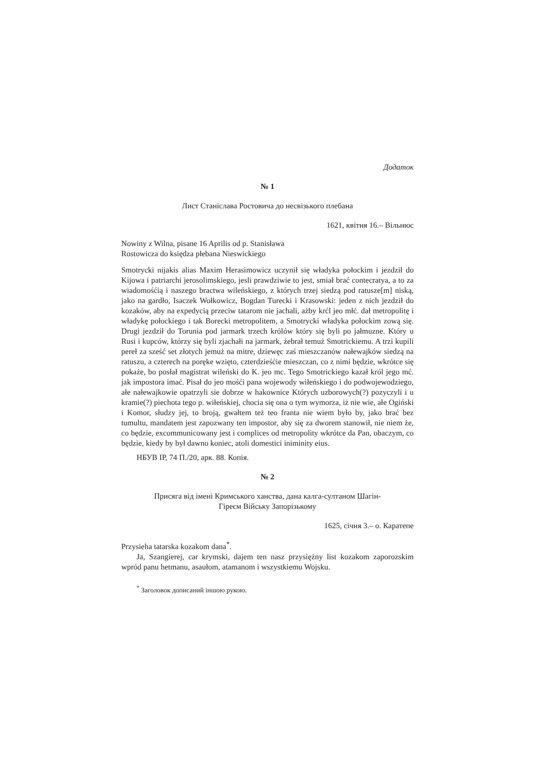Додаток
№ 1
Лист Станіслава Ростовича до несвізького плебана
1621, квітня 16.– Вільнюс
Nowiny z Wilna, pisane 16 Aprilis od p. Stanisława
Rostowicza do księdza płebana Nieswickiego
Smotrycki nijakis alias Maxim Herasimowicz uczynił się władyka połockim i jezdził do Kijowa i patriarchi jerosolimskiego, jesli prawdziwie to jest, smiał brać contecratya, a to za wiadomośćią i naszego bractwa wileńskiego, z których trzej siedzą pod ratusze[m] niską, jako na gardło, Isaczek Wołkowicz, Bogdan Turecki i Krasowski: jeden z nich jezdził do kozaków, aby na expedycią przeciw tatarom nie jachali, ażby krćl jeo młć. dał metropolitę i władykę połockiego i tak Borecki metropolitem, a Smotrycki władyka połockim zową się. Drugi jezdził do Torunia pod jarmark trzech królów który się byli po jałmuzne. Który u Rusi i kupców, którzy się byli zjachałi na jarmark, żebrał temuż Smotrickiemu. A trzi kupili pereł za sześć set złotych jemuż na mitre, dziewęc zaś mieszczanów nałewajków siedzą na ratuszu, a czterech na poręke wzięto, czterdzieśćie mieszczan, co z nimi będzie, wkrótce się pokaże, bo posłał magistrat wileński do K. jeo mc. Tego Smotrickiego kazał król jego mć. jak impostora imać. Pisał do jeo mośći pana wojewody wiłeńskiego i do podwojewodziego, ałe nałewajkowie opatrzyli sie dobrze w hakownice Których uzborowych(?) pozyczyli i u kramie(?) piechota tego p. wiłeńskiej, chocia się ona o tym wymorza, iż nie wie, ałe Ogiński i Komor, słudzy jej, to broją, gwałtem też teo franta nie wiem było by, jako brać bez tumultu, mandatem jest zapozwany ten impostor, aby się za dworem stanowił, nie niem że, co będzie, excommunicowany jest i complices od metropolity wkrótce da Pan, obaczym, co będzie, kiedy by był dawno koniec, atoli domestici iniminity eius.
НБУВ ІР, 74 П./20, арк. 88. Копія.
№ 2
Присяга від імені Кримського ханства, дана калга-султаном Шагін-
Гіреєм Війську Запорізькому
1625, січня 3.– о. Каратепе
Przysieha tatarska kozakom dana<sup>*</sup>.
Ja, Szangierej, car krymski, dajem ten nasz przysiężny list kozakom zaporozskim wpród panu hetmanu, asaułom, atamanom i wszystkiemu Wojsku.
<sup>*</sup> Заголовок дописаний іншою рукою.